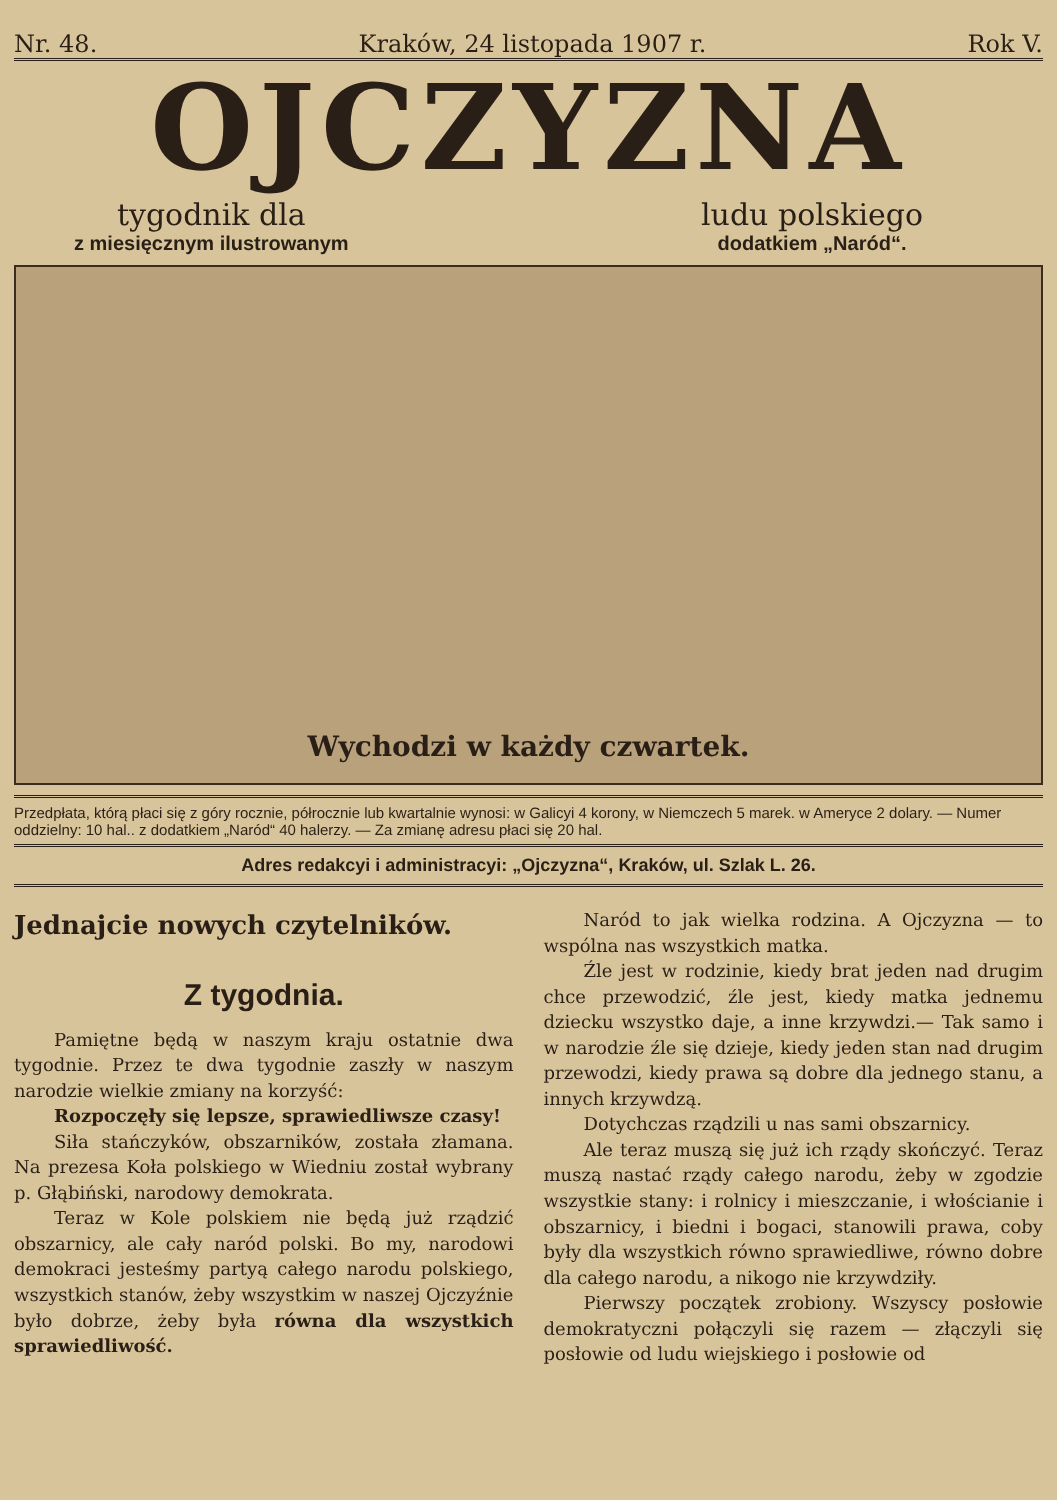Nr. 48. Kraków, 24 listopada 1907 r. Rok V.
OJCZYZNA
tygodnik dla
z miesięcznym ilustrowanym
ludu polskiego
dodatkiem „Naród“.
Wychodzi w każdy czwartek.
Przedpłata, którą płaci się z góry rocznie, półrocznie lub kwartalnie wynosi: w Galicyi 4 korony, w Niemczech 5 marek. w Ameryce 2 dolary. — Numer oddzielny: 10 hal.. z dodatkiem „Naród“ 40 halerzy. — Za zmianę adresu płaci się 20 hal.
Adres redakcyi i administracyi: „Ojczyzna“, Kraków, ul. Szlak L. 26.
Jednajcie nowych czytelników.
Z tygodnia.
Pamiętne będą w naszym kraju ostatnie dwa tygodnie. Przez te dwa tygodnie zaszły w naszym narodzie wielkie zmiany na korzyść:
Rozpoczęły się lepsze, sprawiedliwsze czasy!
Siła stańczyków, obszarników, została złamana. Na prezesa Koła polskiego w Wiedniu został wybrany p. Głąbiński, narodowy demokrata.
Teraz w Kole polskiem nie będą już rządzić obszarnicy, ale cały naród polski. Bo my, narodowi demokraci jesteśmy partyą całego narodu polskiego, wszystkich stanów, żeby wszystkim w naszej Ojczyźnie było dobrze, żeby była równa dla wszystkich sprawiedliwość.
Naród to jak wielka rodzina. A Ojczyzna — to wspólna nas wszystkich matka.
Źle jest w rodzinie, kiedy brat jeden nad drugim chce przewodzić, źle jest, kiedy matka jednemu dziecku wszystko daje, a inne krzywdzi.— Tak samo i w narodzie źle się dzieje, kiedy jeden stan nad drugim przewodzi, kiedy prawa są dobre dla jednego stanu, a innych krzywdzą.
Dotychczas rządzili u nas sami obszarnicy.
Ale teraz muszą się już ich rządy skończyć. Teraz muszą nastać rządy całego narodu, żeby w zgodzie wszystkie stany: i rolnicy i mieszczanie, i włościanie i obszarnicy, i biedni i bogaci, stanowili prawa, coby były dla wszystkich równo sprawiedliwe, równo dobre dla całego narodu, a nikogo nie krzywdziły.
Pierwszy początek zrobiony. Wszyscy posłowie demokratyczni połączyli się razem — złączyli się posłowie od ludu wiejskiego i posłowie od